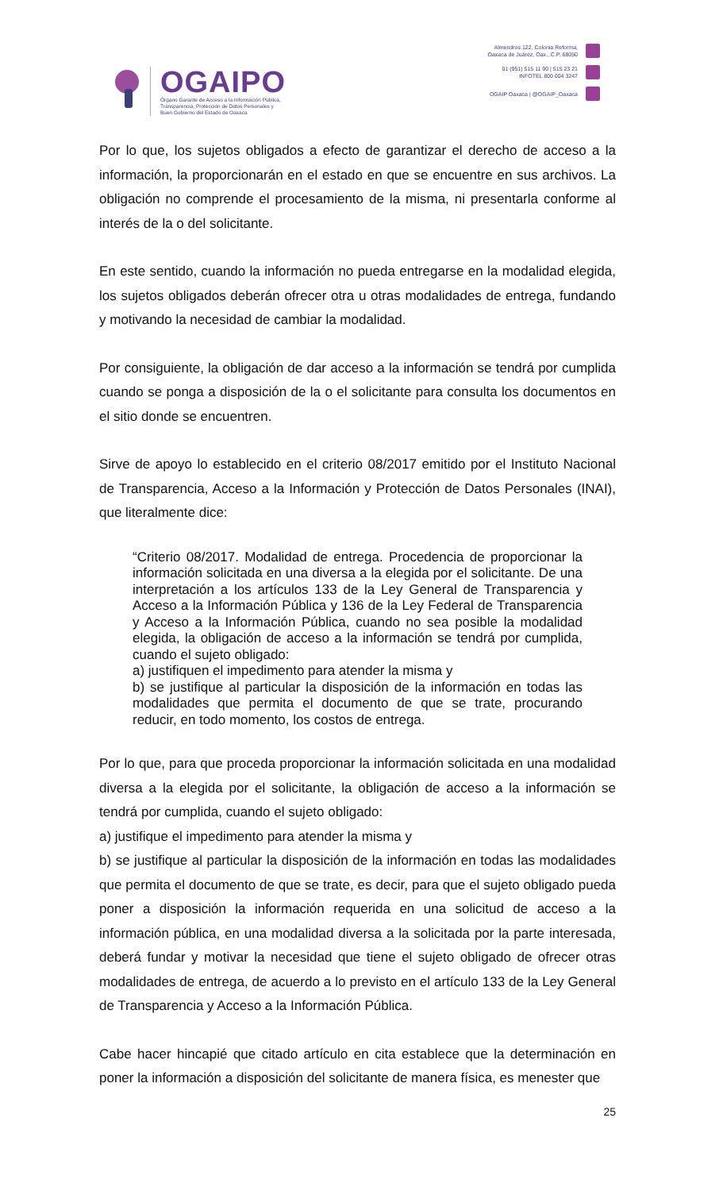OGAIPO
Órgano Garante de Acceso a la Información Pública,
Transparencia, Protección de Datos Personales y
Buen Gobierno del Estado de Oaxaca
Almendros 122, Colonia Reforma,
Oaxaca de Juárez, Oax., C.P. 68050
01 (951) 515 11 90 | 515 23 21
INFOTEL 800 004 3247
OGAIP Oaxaca | @OGAIP_Oaxaca
Por lo que, los sujetos obligados a efecto de garantizar el derecho de acceso a la información, la proporcionarán en el estado en que se encuentre en sus archivos. La obligación no comprende el procesamiento de la misma, ni presentarla conforme al interés de la o del solicitante.
En este sentido, cuando la información no pueda entregarse en la modalidad elegida, los sujetos obligados deberán ofrecer otra u otras modalidades de entrega, fundando y motivando la necesidad de cambiar la modalidad.
Por consiguiente, la obligación de dar acceso a la información se tendrá por cumplida cuando se ponga a disposición de la o el solicitante para consulta los documentos en el sitio donde se encuentren.
Sirve de apoyo lo establecido en el criterio 08/2017 emitido por el Instituto Nacional de Transparencia, Acceso a la Información y Protección de Datos Personales (INAI), que literalmente dice:
“Criterio 08/2017. Modalidad de entrega. Procedencia de proporcionar la información solicitada en una diversa a la elegida por el solicitante. De una interpretación a los artículos 133 de la Ley General de Transparencia y Acceso a la Información Pública y 136 de la Ley Federal de Transparencia y Acceso a la Información Pública, cuando no sea posible la modalidad elegida, la obligación de acceso a la información se tendrá por cumplida, cuando el sujeto obligado:
a) justifiquen el impedimento para atender la misma y
b) se justifique al particular la disposición de la información en todas las modalidades que permita el documento de que se trate, procurando reducir, en todo momento, los costos de entrega.
Por lo que, para que proceda proporcionar la información solicitada en una modalidad diversa a la elegida por el solicitante, la obligación de acceso a la información se tendrá por cumplida, cuando el sujeto obligado:
a) justifique el impedimento para atender la misma y
b) se justifique al particular la disposición de la información en todas las modalidades que permita el documento de que se trate, es decir, para que el sujeto obligado pueda poner a disposición la información requerida en una solicitud de acceso a la información pública, en una modalidad diversa a la solicitada por la parte interesada, deberá fundar y motivar la necesidad que tiene el sujeto obligado de ofrecer otras modalidades de entrega, de acuerdo a lo previsto en el artículo 133 de la Ley General de Transparencia y Acceso a la Información Pública.
Cabe hacer hincapié que citado artículo en cita establece que la determinación en poner la información a disposición del solicitante de manera física, es menester que
25